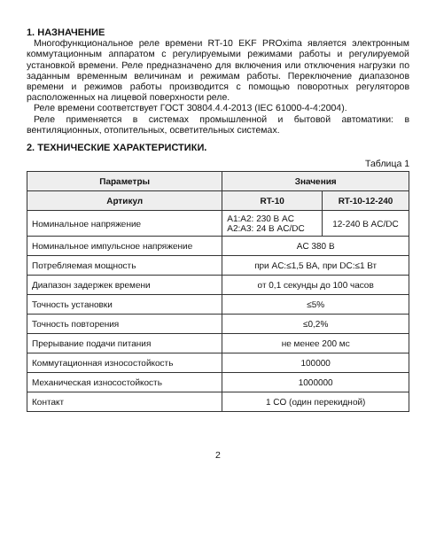1. НАЗНАЧЕНИЕ
Многофункциональное реле времени RT-10 EKF PROxima является электронным коммутационным аппаратом с регулируемыми режимами работы и регулируемой установкой времени. Реле предназначено для включения или отключения нагрузки по заданным временным величинам и режимам работы. Переключение диапазонов времени и режимов работы производится с помощью поворотных регуляторов расположенных на лицевой поверхности реле.
Реле времени соответствует ГОСТ 30804.4.4-2013 (IEC 61000-4-4:2004).
Реле применяется в системах промышленной и бытовой автоматики: в вентиляционных, отопительных, осветительных системах.
2. ТЕХНИЧЕСКИЕ ХАРАКТЕРИСТИКИ.
Таблица 1
| Параметры | Значения | |
| --- | --- | --- |
| Артикул | RT-10 | RT-10-12-240 |
| Номинальное напряжение | A1:A2: 230 В AC A2:A3: 24 В AC/DC | 12-240 В AC/DC |
| Номинальное импульсное напряжение | AC 380 В | |
| Потребляемая мощность | при AC:≤1,5 ВА, при DC:≤1 Вт | |
| Диапазон задержек времени | от 0,1 секунды до 100 часов | |
| Точность установки | ≤5% | |
| Точность повторения | ≤0,2% | |
| Прерывание подачи питания | не менее 200 мс | |
| Коммутационная износостойкость | 100000 | |
| Механическая износостойкость | 1000000 | |
| Контакт | 1 CO (один перекидной) | |
2